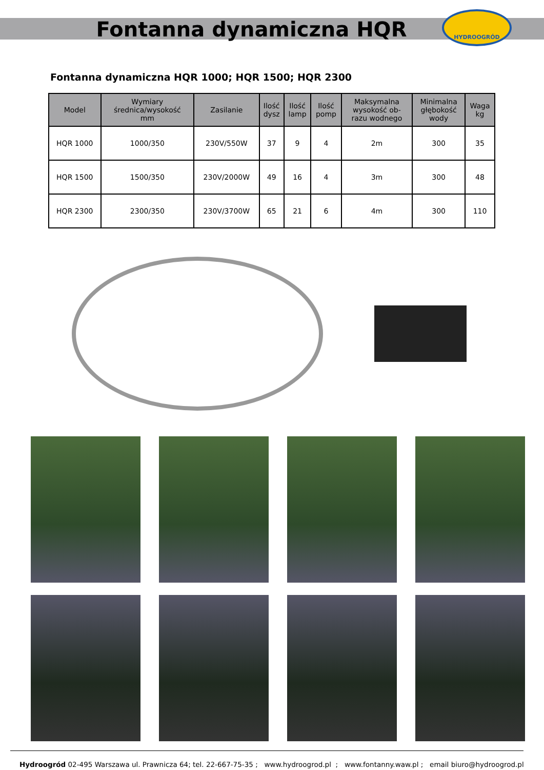Fontanna dynamiczna HQR
HYDROOGRÓD
Fontanna dynamiczna HQR 1000; HQR 1500; HQR 2300
| Model | Wymiary średnica/wysokość mm | Zasilanie | Ilość dysz | Ilość lamp | Ilość pomp | Maksymalna wysokość ob- razu wodnego | Minimalna głębokość wody | Waga kg |
| --- | --- | --- | --- | --- | --- | --- | --- | --- |
| HQR 1000 | 1000/350 | 230V/550W | 37 | 9 | 4 | 2m | 300 | 35 |
| HQR 1500 | 1500/350 | 230V/2000W | 49 | 16 | 4 | 3m | 300 | 48 |
| HQR 2300 | 2300/350 | 230V/3700W | 65 | 21 | 6 | 4m | 300 | 110 |
Hydroogród 02-495 Warszawa ul. Prawnicza 64; tel. 22-667-75-35 ; www.hydroogrod.pl ; www.fontanny.waw.pl ; email biuro@hydroogrod.pl